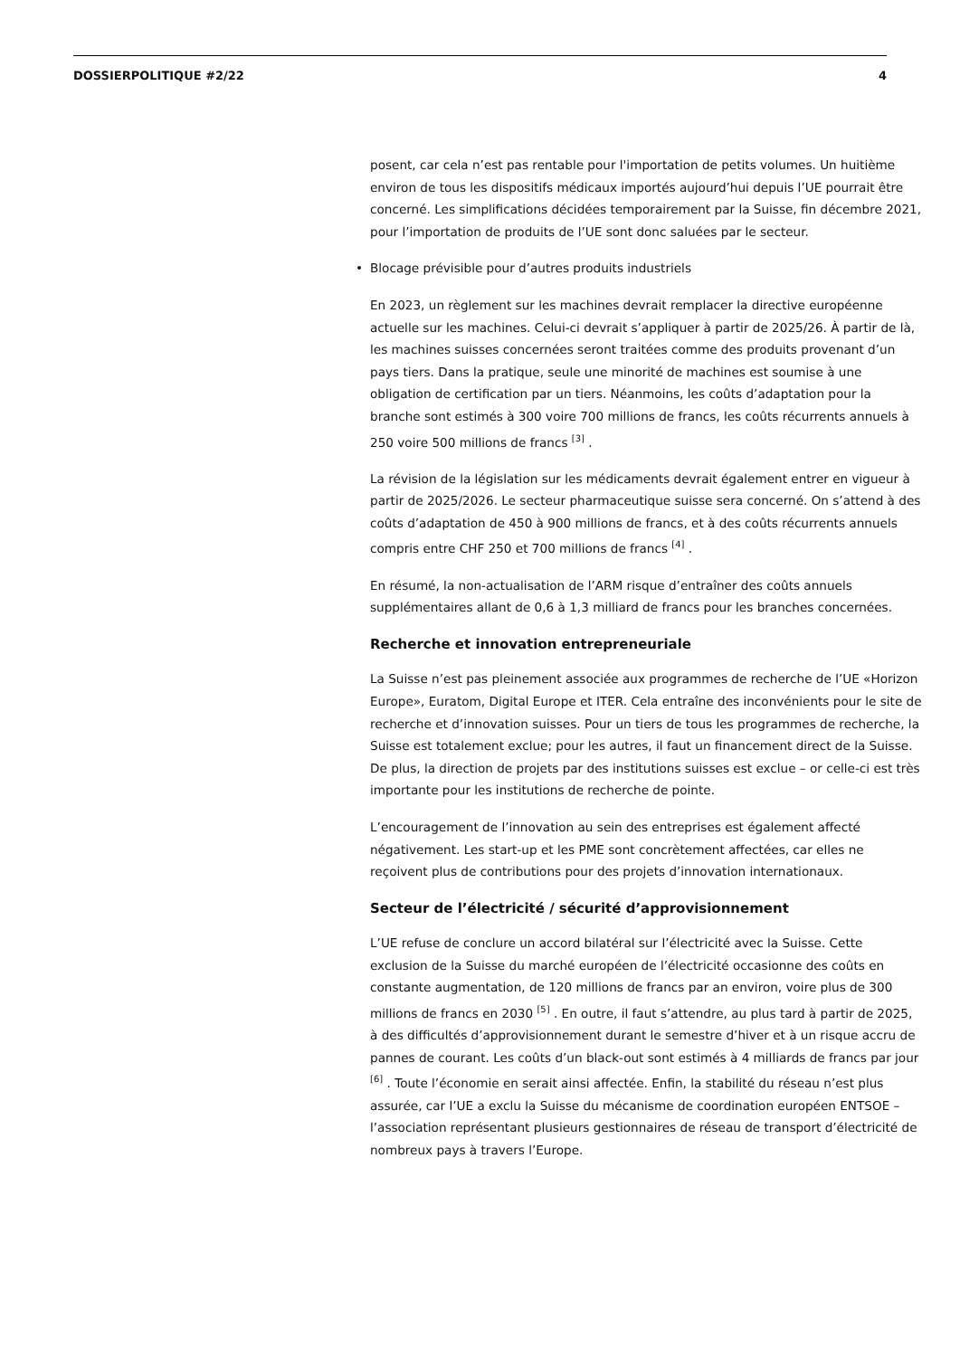DOSSIERPOLITIQUE #2/22 4
posent, car cela n’est pas rentable pour l'importation de petits volumes. Un huitième environ de tous les dispositifs médicaux importés aujourd’hui depuis l’UE pourrait être concerné. Les simplifications décidées temporairement par la Suisse, fin décembre 2021, pour l’importation de produits de l’UE sont donc saluées par le secteur.
• Blocage prévisible pour d’autres produits industriels
En 2023, un règlement sur les machines devrait remplacer la directive européenne actuelle sur les machines. Celui-ci devrait s’appliquer à partir de 2025/26. À partir de là, les machines suisses concernées seront traitées comme des produits provenant d’un pays tiers. Dans la pratique, seule une minorité de machines est soumise à une obligation de certification par un tiers. Néanmoins, les coûts d’adaptation pour la branche sont estimés à 300 voire 700 millions de francs, les coûts récurrents annuels à 250 voire 500 millions de francs <sup>[3]</sup> .
La révision de la législation sur les médicaments devrait également entrer en vigueur à partir de 2025/2026. Le secteur pharmaceutique suisse sera concerné. On s’attend à des coûts d’adaptation de 450 à 900 millions de francs, et à des coûts récurrents annuels compris entre CHF 250 et 700 millions de francs <sup>[4]</sup> .
En résumé, la non-actualisation de l’ARM risque d’entraîner des coûts annuels supplémentaires allant de 0,6 à 1,3 milliard de francs pour les branches concernées.
Recherche et innovation entrepreneuriale
La Suisse n’est pas pleinement associée aux programmes de recherche de l’UE «Horizon Europe», Euratom, Digital Europe et ITER. Cela entraîne des inconvénients pour le site de recherche et d’innovation suisses. Pour un tiers de tous les programmes de recherche, la Suisse est totalement exclue; pour les autres, il faut un financement direct de la Suisse. De plus, la direction de projets par des institutions suisses est exclue – or celle-ci est très importante pour les institutions de recherche de pointe.
L’encouragement de l’innovation au sein des entreprises est également affecté négativement. Les start-up et les PME sont concrètement affectées, car elles ne reçoivent plus de contributions pour des projets d’innovation internationaux.
Secteur de l’électricité / sécurité d’approvisionnement
L’UE refuse de conclure un accord bilatéral sur l’électricité avec la Suisse. Cette exclusion de la Suisse du marché européen de l’électricité occasionne des coûts en constante augmentation, de 120 millions de francs par an environ, voire plus de 300 millions de francs en 2030 <sup>[5]</sup> . En outre, il faut s’attendre, au plus tard à partir de 2025, à des difficultés d’approvisionnement durant le semestre d’hiver et à un risque accru de pannes de courant. Les coûts d’un black-out sont estimés à 4 milliards de francs par jour <sup>[6]</sup> . Toute l’économie en serait ainsi affectée. Enfin, la stabilité du réseau n’est plus assurée, car l’UE a exclu la Suisse du mécanisme de coordination européen ENTSOE – l’association représentant plusieurs gestionnaires de réseau de transport d’électricité de nombreux pays à travers l’Europe.